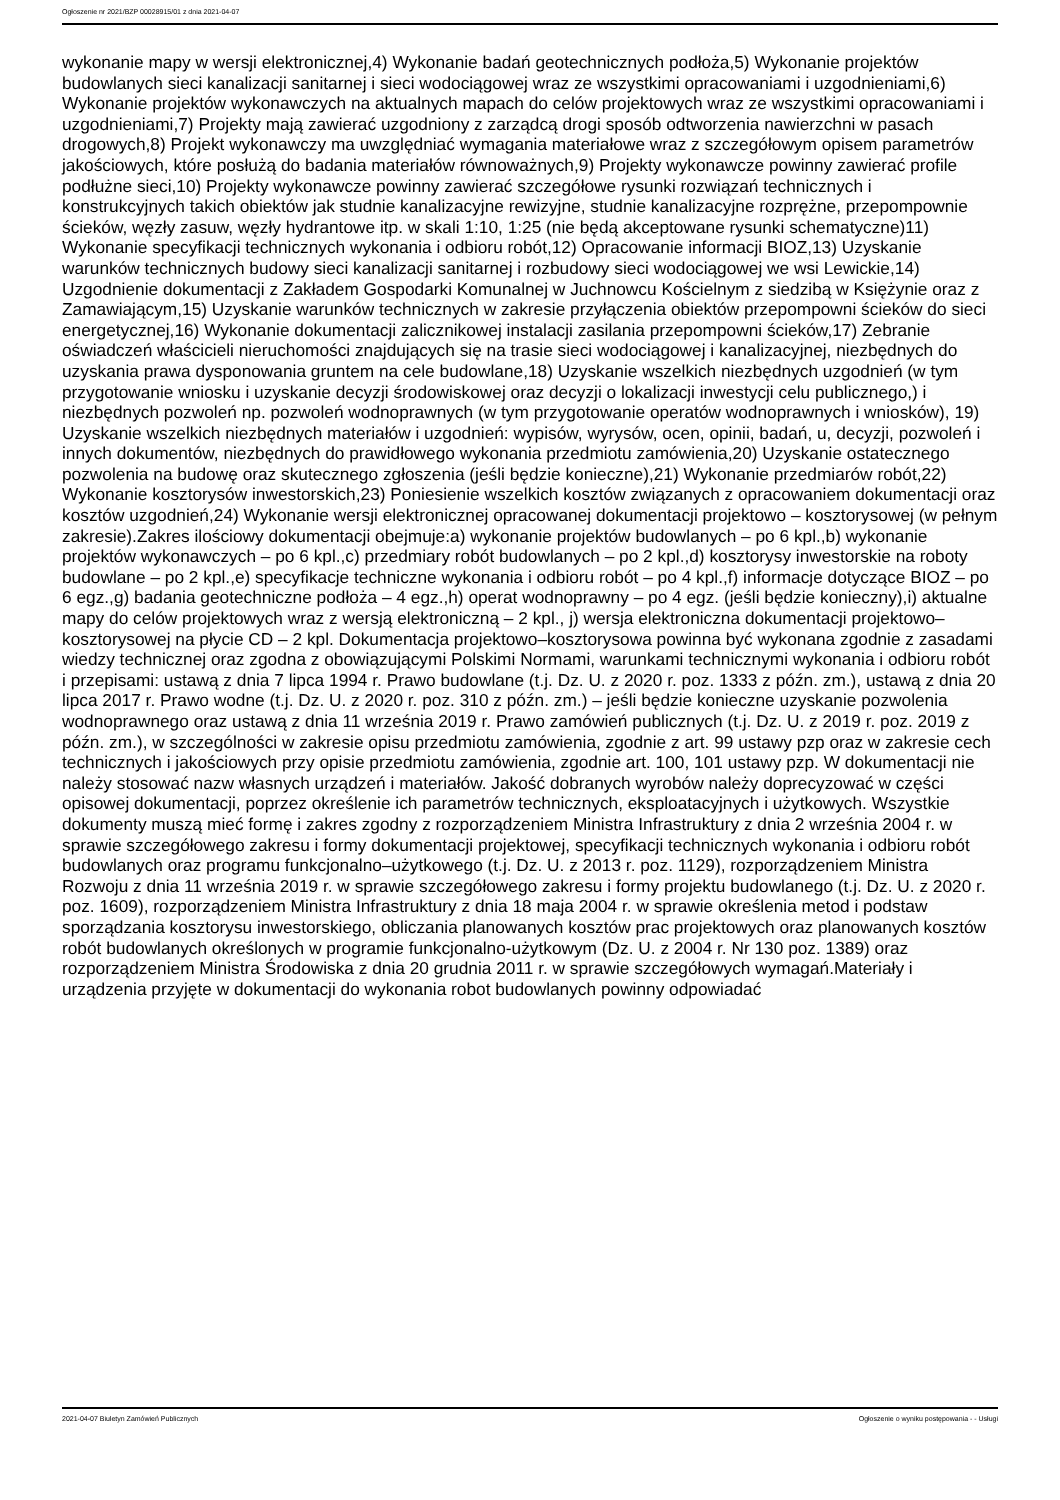Ogłoszenie nr 2021/BZP 00028915/01 z dnia 2021-04-07
wykonanie mapy w wersji elektronicznej,4) Wykonanie badań geotechnicznych podłoża,5) Wykonanie projektów budowlanych sieci kanalizacji sanitarnej i sieci wodociągowej wraz ze wszystkimi opracowaniami i uzgodnieniami,6) Wykonanie projektów wykonawczych na aktualnych mapach do celów projektowych wraz ze wszystkimi opracowaniami i uzgodnieniami,7) Projekty mają zawierać uzgodniony z zarządcą drogi sposób odtworzenia nawierzchni w pasach drogowych,8) Projekt wykonawczy ma uwzględniać wymagania materiałowe wraz z szczegółowym opisem parametrów jakościowych, które posłużą do badania materiałów równoważnych,9) Projekty wykonawcze powinny zawierać profile podłużne sieci,10) Projekty wykonawcze powinny zawierać szczegółowe rysunki rozwiązań technicznych i konstrukcyjnych takich obiektów jak studnie kanalizacyjne rewizyjne, studnie kanalizacyjne rozprężne, przepompownie ścieków, węzły zasuw, węzły hydrantowe itp. w skali 1:10, 1:25 (nie będą akceptowane rysunki schematyczne)11) Wykonanie specyfikacji technicznych wykonania i odbioru robót,12) Opracowanie informacji BIOZ,13) Uzyskanie warunków technicznych budowy sieci kanalizacji sanitarnej i rozbudowy sieci wodociągowej we wsi Lewickie,14) Uzgodnienie dokumentacji z Zakładem Gospodarki Komunalnej w Juchnowcu Kościelnym z siedzibą w Księżynie oraz z Zamawiającym,15) Uzyskanie warunków technicznych w zakresie przyłączenia obiektów przepompowni ścieków do sieci energetycznej,16) Wykonanie dokumentacji zalicznikowej instalacji zasilania przepompowni ścieków,17) Zebranie oświadczeń właścicieli nieruchomości znajdujących się na trasie sieci wodociągowej i kanalizacyjnej, niezbędnych do uzyskania prawa dysponowania gruntem na cele budowlane,18) Uzyskanie wszelkich niezbędnych uzgodnień (w tym przygotowanie wniosku i uzyskanie decyzji środowiskowej oraz decyzji o lokalizacji inwestycji celu publicznego,) i niezbędnych pozwoleń np. pozwoleń wodnoprawnych (w tym przygotowanie operatów wodnoprawnych i wniosków), 19) Uzyskanie wszelkich niezbędnych materiałów i uzgodnień: wypisów, wyrysów, ocen, opinii, badań, u, decyzji, pozwoleń i innych dokumentów, niezbędnych do prawidłowego wykonania przedmiotu zamówienia,20) Uzyskanie ostatecznego pozwolenia na budowę oraz skutecznego zgłoszenia (jeśli będzie konieczne),21) Wykonanie przedmiarów robót,22) Wykonanie kosztorysów inwestorskich,23) Poniesienie wszelkich kosztów związanych z opracowaniem dokumentacji oraz kosztów uzgodnień,24) Wykonanie wersji elektronicznej opracowanej dokumentacji projektowo – kosztorysowej (w pełnym zakresie).Zakres ilościowy dokumentacji obejmuje:a) wykonanie projektów budowlanych – po 6 kpl.,b) wykonanie projektów wykonawczych – po 6 kpl.,c) przedmiary robót budowlanych – po 2 kpl.,d) kosztorysy inwestorskie na roboty budowlane – po 2 kpl.,e) specyfikacje techniczne wykonania i odbioru robót – po 4 kpl.,f) informacje dotyczące BIOZ – po 6 egz.,g) badania geotechniczne podłoża – 4 egz.,h) operat wodnoprawny – po 4 egz. (jeśli będzie konieczny),i) aktualne mapy do celów projektowych wraz z wersją elektroniczną – 2 kpl., j) wersja elektroniczna dokumentacji projektowo–kosztorysowej na płycie CD – 2 kpl. Dokumentacja projektowo–kosztorysowa powinna być wykonana zgodnie z zasadami wiedzy technicznej oraz zgodna z obowiązującymi Polskimi Normami, warunkami technicznymi wykonania i odbioru robót i przepisami: ustawą z dnia 7 lipca 1994 r. Prawo budowlane (t.j. Dz. U. z 2020 r. poz. 1333 z późn. zm.), ustawą z dnia 20 lipca 2017 r. Prawo wodne (t.j. Dz. U. z 2020 r. poz. 310 z późn. zm.) – jeśli będzie konieczne uzyskanie pozwolenia wodnoprawnego oraz ustawą z dnia 11 września 2019 r. Prawo zamówień publicznych (t.j. Dz. U. z 2019 r. poz. 2019 z późn. zm.), w szczególności w zakresie opisu przedmiotu zamówienia, zgodnie z art. 99 ustawy pzp oraz w zakresie cech technicznych i jakościowych przy opisie przedmiotu zamówienia, zgodnie art. 100, 101 ustawy pzp. W dokumentacji nie należy stosować nazw własnych urządzeń i materiałów. Jakość dobranych wyrobów należy doprecyzować w części opisowej dokumentacji, poprzez określenie ich parametrów technicznych, eksploatacyjnych i użytkowych. Wszystkie dokumenty muszą mieć formę i zakres zgodny z rozporządzeniem Ministra Infrastruktury z dnia 2 września 2004 r. w sprawie szczegółowego zakresu i formy dokumentacji projektowej, specyfikacji technicznych wykonania i odbioru robót budowlanych oraz programu funkcjonalno–użytkowego (t.j. Dz. U. z 2013 r. poz. 1129), rozporządzeniem Ministra Rozwoju z dnia 11 września 2019 r. w sprawie szczegółowego zakresu i formy projektu budowlanego (t.j. Dz. U. z 2020 r. poz. 1609), rozporządzeniem Ministra Infrastruktury z dnia 18 maja 2004 r. w sprawie określenia metod i podstaw sporządzania kosztorysu inwestorskiego, obliczania planowanych kosztów prac projektowych oraz planowanych kosztów robót budowlanych określonych w programie funkcjonalno-użytkowym (Dz. U. z 2004 r. Nr 130 poz. 1389) oraz rozporządzeniem Ministra Środowiska z dnia 20 grudnia 2011 r. w sprawie szczegółowych wymagań.Materiały i urządzenia przyjęte w dokumentacji do wykonania robot budowlanych powinny odpowiadać
2021-04-07 Biuletyn Zamówień Publicznych Ogłoszenie o wyniku postępowania - - Usługi